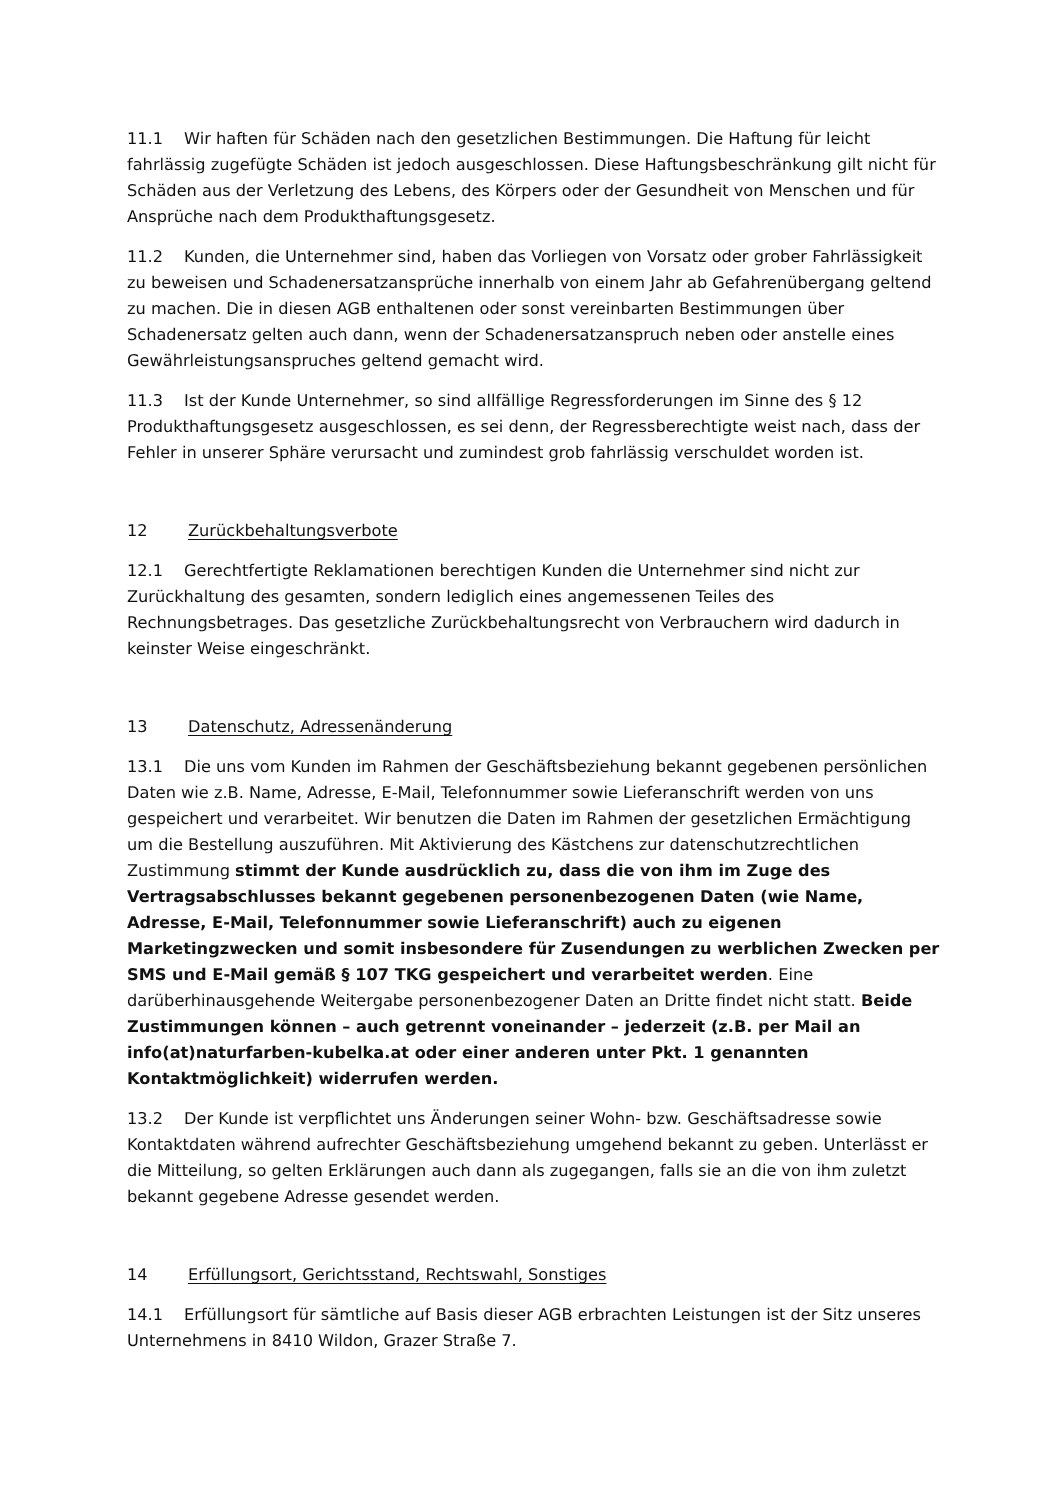11.1 Wir haften für Schäden nach den gesetzlichen Bestimmungen. Die Haftung für leicht fahrlässig zugefügte Schäden ist jedoch ausgeschlossen. Diese Haftungsbeschränkung gilt nicht für Schäden aus der Verletzung des Lebens, des Körpers oder der Gesundheit von Menschen und für Ansprüche nach dem Produkthaftungsgesetz.
11.2 Kunden, die Unternehmer sind, haben das Vorliegen von Vorsatz oder grober Fahrlässigkeit zu beweisen und Schadenersatzansprüche innerhalb von einem Jahr ab Gefahrenübergang geltend zu machen. Die in diesen AGB enthaltenen oder sonst vereinbarten Bestimmungen über Schadenersatz gelten auch dann, wenn der Schadenersatzanspruch neben oder anstelle eines Gewährleistungsanspruches geltend gemacht wird.
11.3 Ist der Kunde Unternehmer, so sind allfällige Regressforderungen im Sinne des § 12 Produkthaftungsgesetz ausgeschlossen, es sei denn, der Regressberechtigte weist nach, dass der Fehler in unserer Sphäre verursacht und zumindest grob fahrlässig verschuldet worden ist.
12 Zurückbehaltungsverbote
12.1 Gerechtfertigte Reklamationen berechtigen Kunden die Unternehmer sind nicht zur Zurückhaltung des gesamten, sondern lediglich eines angemessenen Teiles des Rechnungsbetrages. Das gesetzliche Zurückbehaltungsrecht von Verbrauchern wird dadurch in keinster Weise eingeschränkt.
13 Datenschutz, Adressenänderung
13.1 Die uns vom Kunden im Rahmen der Geschäftsbeziehung bekannt gegebenen persönlichen Daten wie z.B. Name, Adresse, E-Mail, Telefonnummer sowie Lieferanschrift werden von uns gespeichert und verarbeitet. Wir benutzen die Daten im Rahmen der gesetzlichen Ermächtigung um die Bestellung auszuführen. Mit Aktivierung des Kästchens zur datenschutzrechtlichen Zustimmung stimmt der Kunde ausdrücklich zu, dass die von ihm im Zuge des Vertragsabschlusses bekannt gegebenen personenbezogenen Daten (wie Name, Adresse, E-Mail, Telefonnummer sowie Lieferanschrift) auch zu eigenen Marketingzwecken und somit insbesondere für Zusendungen zu werblichen Zwecken per SMS und E-Mail gemäß § 107 TKG gespeichert und verarbeitet werden. Eine darüberhinausgehende Weitergabe personenbezogener Daten an Dritte findet nicht statt. Beide Zustimmungen können – auch getrennt voneinander – jederzeit (z.B. per Mail an info(at)naturfarben-kubelka.at oder einer anderen unter Pkt. 1 genannten Kontaktmöglichkeit) widerrufen werden.
13.2 Der Kunde ist verpflichtet uns Änderungen seiner Wohn- bzw. Geschäftsadresse sowie Kontaktdaten während aufrechter Geschäftsbeziehung umgehend bekannt zu geben. Unterlässt er die Mitteilung, so gelten Erklärungen auch dann als zugegangen, falls sie an die von ihm zuletzt bekannt gegebene Adresse gesendet werden.
14 Erfüllungsort, Gerichtsstand, Rechtswahl, Sonstiges
14.1 Erfüllungsort für sämtliche auf Basis dieser AGB erbrachten Leistungen ist der Sitz unseres Unternehmens in 8410 Wildon, Grazer Straße 7.